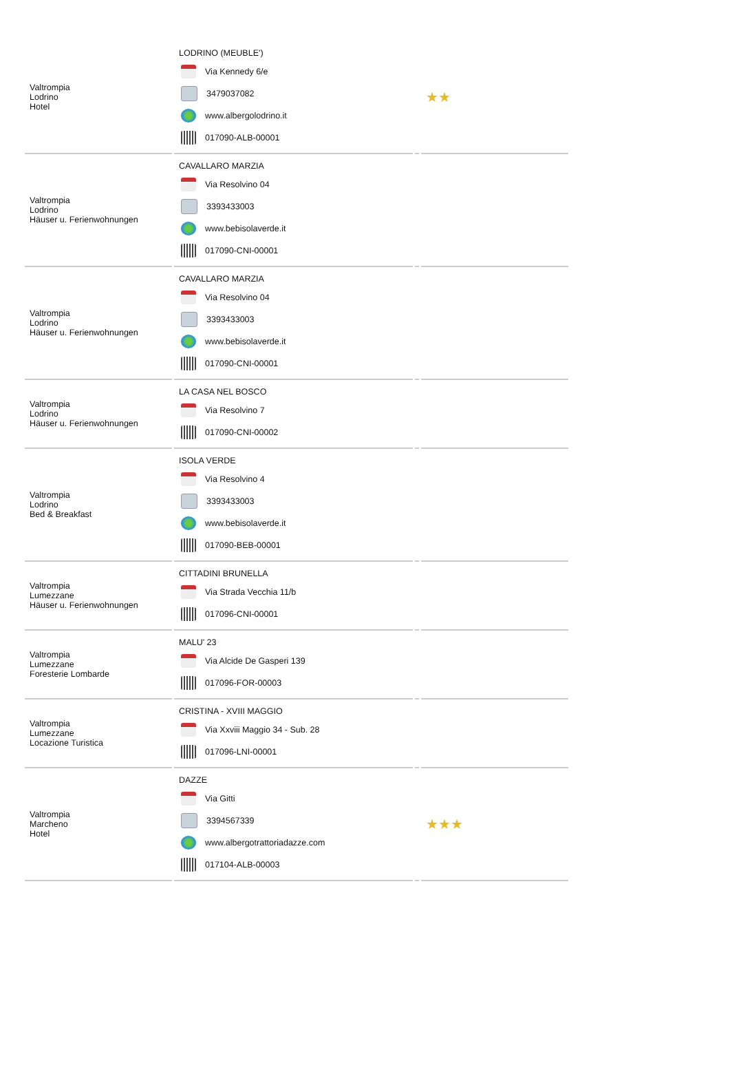| Valtrompia Lodrino Hotel | LODRINO (MEUBLE') Via Kennedy 6/e 3479037082 www.albergolodrino.it 017090-ALB-00001 | | ★★ |
| Valtrompia Lodrino Häuser u. Ferienwohnungen | CAVALLARO MARZIA Via Resolvino 04 3393433003 www.bebisolaverde.it 017090-CNI-00001 | | |
| Valtrompia Lodrino Häuser u. Ferienwohnungen | CAVALLARO MARZIA Via Resolvino 04 3393433003 www.bebisolaverde.it 017090-CNI-00001 | | |
| Valtrompia Lodrino Häuser u. Ferienwohnungen | LA CASA NEL BOSCO Via Resolvino 7 017090-CNI-00002 | | |
| Valtrompia Lodrino Bed & Breakfast | ISOLA VERDE Via Resolvino 4 3393433003 www.bebisolaverde.it 017090-BEB-00001 | | |
| Valtrompia Lumezzane Häuser u. Ferienwohnungen | CITTADINI BRUNELLA Via Strada Vecchia 11/b 017096-CNI-00001 | | |
| Valtrompia Lumezzane Foresterie Lombarde | MALU' 23 Via Alcide De Gasperi 139 017096-FOR-00003 | | |
| Valtrompia Lumezzane Locazione Turistica | CRISTINA - XVIII MAGGIO Via Xxviii Maggio 34 - Sub. 28 017096-LNI-00001 | | |
| Valtrompia Marcheno Hotel | DAZZE Via Gitti 3394567339 www.albergotrattoriadazze.com 017104-ALB-00003 | | ★★★ |